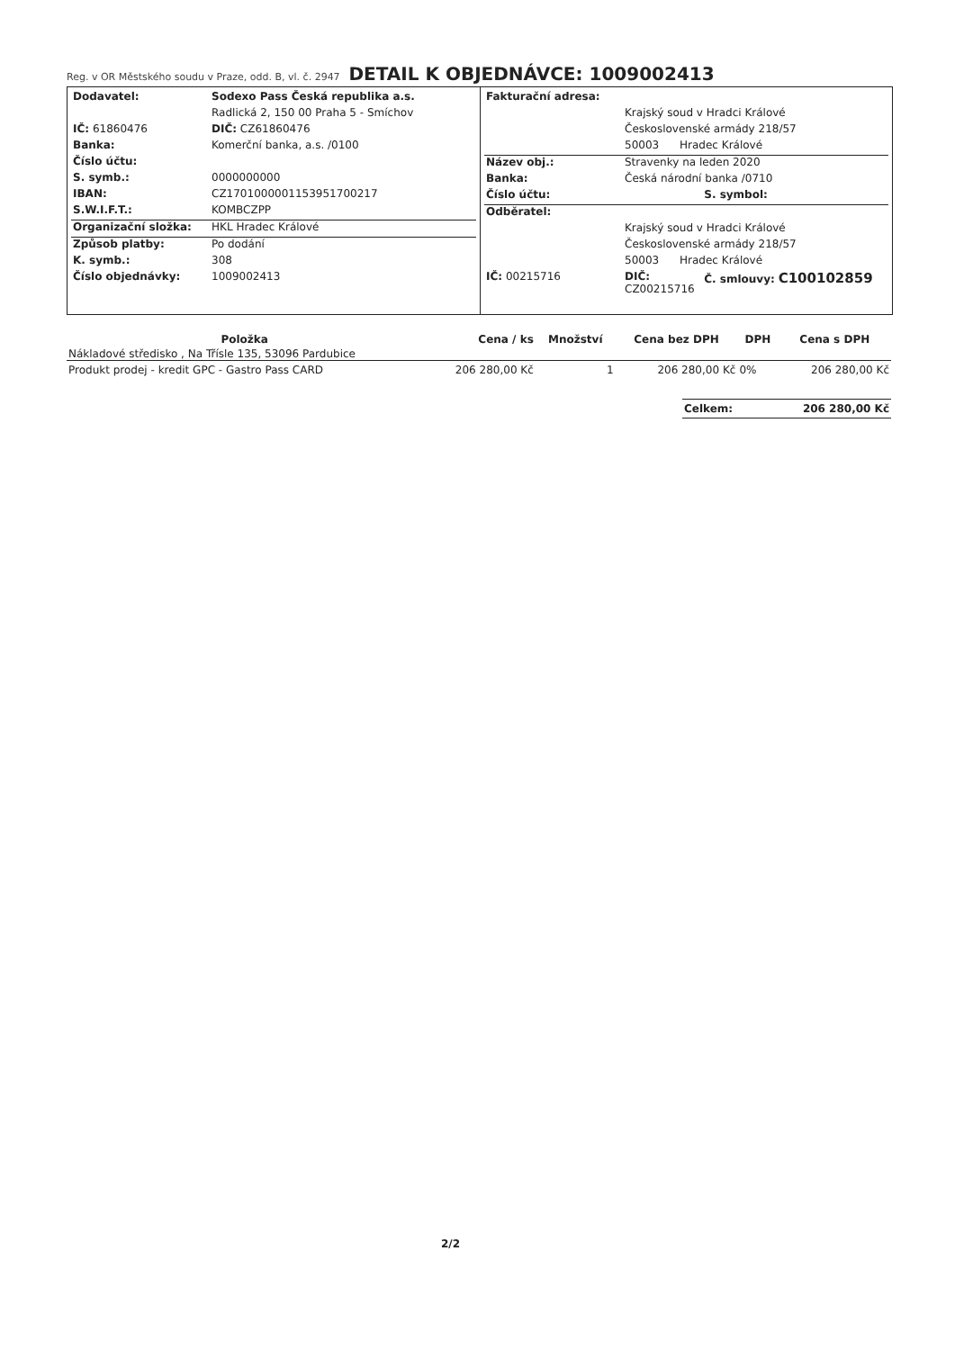Reg. v OR Městského soudu v Praze, odd. B, vl. č. 2947 DETAIL K OBJEDNÁVCE: 1009002413
| Dodavatel: | Sodexo Pass Česká republika a.s. |
| | Radlická 2, 150 00 Praha 5 - Smíchov |
| IČ: 61860476 | DIČ: CZ61860476 |
| Banka: | Komerční banka, a.s. /0100 |
| Číslo účtu: | |
| S. symb.: | 0000000000 |
| IBAN: | CZ1701000001153951700217 |
| S.W.I.F.T.: | KOMBCZPP |
| Organizační složka: | HKL Hradec Králové |
| Způsob platby: | Po dodání |
| K. symb.: | 308 |
| Číslo objednávky: | 1009002413 |
| Fakturační adresa: | | |
| | Krajský soud v Hradci Králové | |
| | Československé armády 218/57 | |
| | 50003 Hradec Králové | |
| Název obj.: | Stravenky na leden 2020 | |
| Banka: | Česká národní banka /0710 | |
| Číslo účtu: | | S. symbol: |
| Odběratel: | | |
| | Krajský soud v Hradci Králové | |
| | Československé armády 218/57 | |
| | 50003 Hradec Králové | |
| IČ: 00215716 | DIČ: CZ00215716 | Č. smlouvy: C100102859 |
| Položka | Cena / ks | Množství | Cena bez DPH | DPH | Cena s DPH |
| --- | --- | --- | --- | --- | --- |
| Nákladové středisko , Na Třísle 135, 53096 Pardubice | | | | | |
| Produkt prodej - kredit GPC - Gastro Pass CARD | 206 280,00 Kč | 1 | 206 280,00 Kč | 0% | 206 280,00 Kč |
Celkem: 206 280,00 Kč
2/2